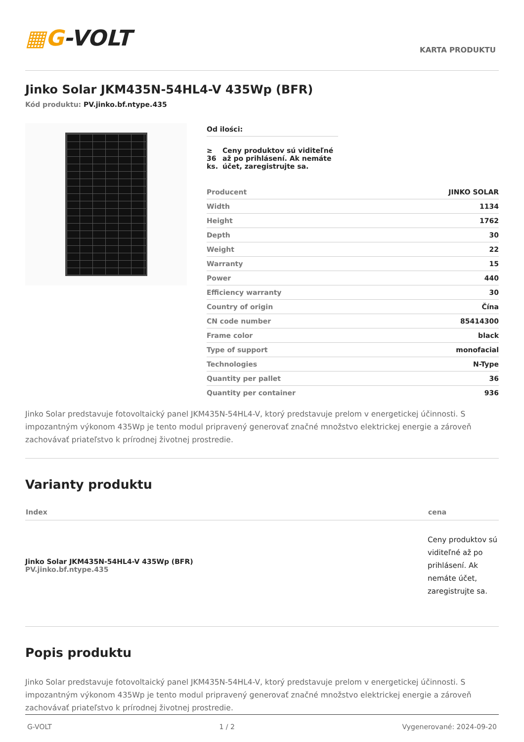▦G-VOLT
KARTA PRODUKTU
Jinko Solar JKM435N-54HL4-V 435Wp (BFR)
Kód produktu: PV.jinko.bf.ntype.435
Od ilości:
≥ 36 ks. Ceny produktov sú viditeľné až po prihlásení. Ak nemáte účet, zaregistrujte sa.
| Producent | JINKO SOLAR |
| Width | 1134 |
| Height | 1762 |
| Depth | 30 |
| Weight | 22 |
| Warranty | 15 |
| Power | 440 |
| Efficiency warranty | 30 |
| Country of origin | Čína |
| CN code number | 85414300 |
| Frame color | black |
| Type of support | monofacial |
| Technologies | N-Type |
| Quantity per pallet | 36 |
| Quantity per container | 936 |
Jinko Solar predstavuje fotovoltaický panel JKM435N-54HL4-V, ktorý predstavuje prelom v energetickej účinnosti. S impozantným výkonom 435Wp je tento modul pripravený generovať značné množstvo elektrickej energie a zároveň zachovávať priateľstvo k prírodnej životnej prostredie.
Varianty produktu
| Index | cena |
| --- | --- |
| Jinko Solar JKM435N-54HL4-V 435Wp (BFR) PV.jinko.bf.ntype.435 | Ceny produktov sú viditeľné až po prihlásení. Ak nemáte účet, zaregistrujte sa. |
Popis produktu
Jinko Solar predstavuje fotovoltaický panel JKM435N-54HL4-V, ktorý predstavuje prelom v energetickej účinnosti. S impozantným výkonom 435Wp je tento modul pripravený generovať značné množstvo elektrickej energie a zároveň zachovávať priateľstvo k prírodnej životnej prostredie.
G-VOLT 1 / 2 Vygenerované: 2024-09-20